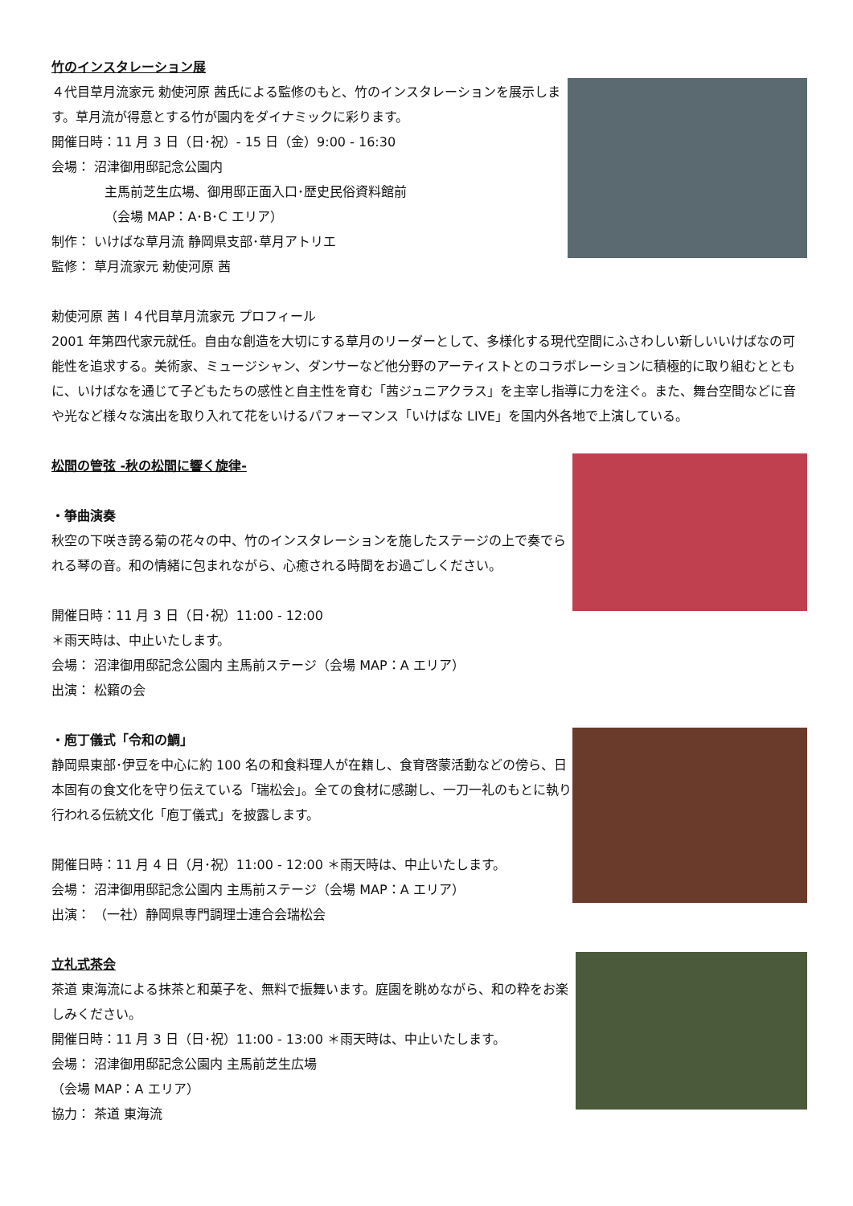竹のインスタレーション展
４代目草月流家元 勅使河原 茜氏による監修のもと、竹のインスタレーションを展示します。草月流が得意とする竹が園内をダイナミックに彩ります。
開催日時：11 月 3 日（日･祝）- 15 日（金）9:00 - 16:30
会場： 沼津御用邸記念公園内
主馬前芝生広場、御用邸正面入口･歴史民俗資料館前
（会場 MAP：A･B･C エリア）
制作： いけばな草月流 静岡県支部･草月アトリエ
監修： 草月流家元 勅使河原 茜
勅使河原 茜 l ４代目草月流家元 プロフィール
2001 年第四代家元就任。自由な創造を大切にする草月のリーダーとして、多様化する現代空間にふさわしい新しいいけばなの可能性を追求する。美術家、ミュージシャン、ダンサーなど他分野のアーティストとのコラボレーションに積極的に取り組むとともに、いけばなを通じて子どもたちの感性と自主性を育む「茜ジュニアクラス」を主宰し指導に力を注ぐ。また、舞台空間などに音や光など様々な演出を取り入れて花をいけるパフォーマンス「いけばな LIVE」を国内外各地で上演している。
松間の管弦 -秋の松間に響く旋律-
・箏曲演奏
秋空の下咲き誇る菊の花々の中、竹のインスタレーションを施したステージの上で奏でられる琴の音。和の情緒に包まれながら、心癒される時間をお過ごしください。
開催日時：11 月 3 日（日･祝）11:00 - 12:00
＊雨天時は、中止いたします。
会場： 沼津御用邸記念公園内 主馬前ステージ（会場 MAP：A エリア）
出演： 松籟の会
・庖丁儀式「令和の鯛」
静岡県東部･伊豆を中心に約 100 名の和食料理人が在籍し、食育啓蒙活動などの傍ら、日本固有の食文化を守り伝えている「瑞松会」。全ての食材に感謝し、一刀一礼のもとに執り行われる伝統文化「庖丁儀式」を披露します。
開催日時：11 月 4 日（月･祝）11:00 - 12:00 ＊雨天時は、中止いたします。
会場： 沼津御用邸記念公園内 主馬前ステージ（会場 MAP：A エリア）
出演： （一社）静岡県専門調理士連合会瑞松会
立礼式茶会
茶道 東海流による抹茶と和菓子を、無料で振舞います。庭園を眺めながら、和の粋をお楽しみください。
開催日時：11 月 3 日（日･祝）11:00 - 13:00 ＊雨天時は、中止いたします。
会場： 沼津御用邸記念公園内 主馬前芝生広場
（会場 MAP：A エリア）
協力： 茶道 東海流